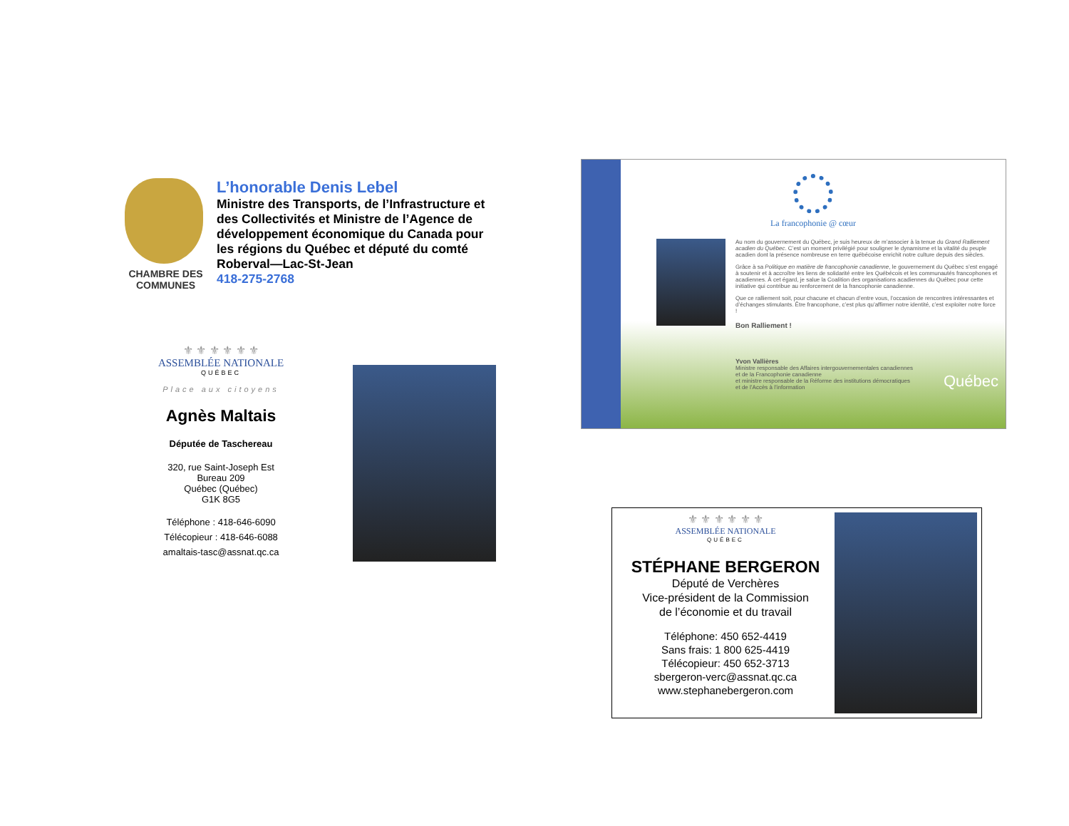CHAMBRE DES COMMUNES
L’honorable Denis Lebel
Ministre des Transports, de l’Infrastructure et des Collectivités et Ministre de l’Agence de développement économique du Canada pour les régions du Québec et député du comté Roberval—Lac-St-Jean
418-275-2768
La francophonie @ cœur
Au nom du gouvernement du Québec, je suis heureux de m’associer à la tenue du Grand Ralliement acadien du Québec. C’est un moment privilégié pour souligner le dynamisme et la vitalité du peuple acadien dont la présence nombreuse en terre québécoise enrichit notre culture depuis des siècles.
Grâce à sa Politique en matière de francophonie canadienne, le gouvernement du Québec s’est engagé à soutenir et à accroître les liens de solidarité entre les Québécois et les communautés francophones et acadiennes. À cet égard, je salue la Coalition des organisations acadiennes du Québec pour cette initiative qui contribue au renforcement de la francophonie canadienne.
Que ce ralliement soit, pour chacune et chacun d’entre vous, l’occasion de rencontres intéressantes et d’échanges stimulants. Être francophone, c’est plus qu’affirmer notre identité, c’est exploiter notre force !
Bon Ralliement !
Yvon Vallières
Ministre responsable des Affaires intergouvernementales canadiennes
et de la Francophonie canadienne
et ministre responsable de la Réforme des institutions démocratiques
et de l’Accès à l’information
Québec
⚜ ⚜ ⚜ ⚜ ⚜ ⚜
ASSEMBLÉE NATIONALE
QUÉBEC
Place aux citoyens
Agnès Maltais
Députée de Taschereau
320, rue Saint-Joseph Est
Bureau 209
Québec (Québec)
G1K 8G5
Téléphone : 418-646-6090
Télécopieur : 418-646-6088
amaltais-tasc@assnat.qc.ca
⚜ ⚜ ⚜ ⚜ ⚜ ⚜
ASSEMBLÉE NATIONALE
QUÉBEC
STÉPHANE BERGERON
Député de Verchères
Vice-président de la Commission
de l’économie et du travail
Téléphone: 450 652-4419
Sans frais: 1 800 625-4419
Télécopieur: 450 652-3713
sbergeron-verc@assnat.qc.ca
www.stephanebergeron.com